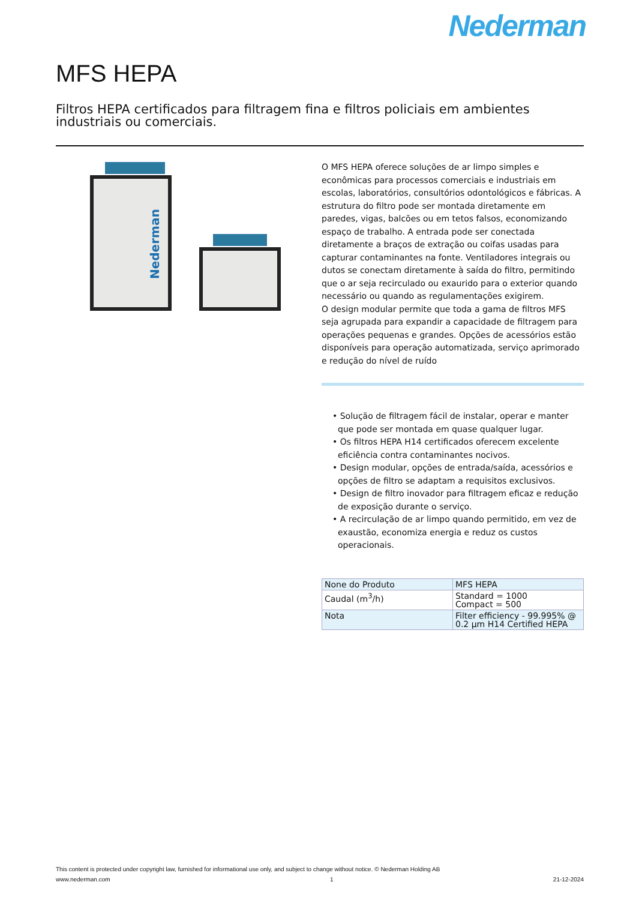Nederman
MFS HEPA
Filtros HEPA certificados para filtragem fina e filtros policiais em ambientes industriais ou comerciais.
Nederman
O MFS HEPA oferece soluções de ar limpo simples e econômicas para processos comerciais e industriais em escolas, laboratórios, consultórios odontológicos e fábricas. A estrutura do filtro pode ser montada diretamente em paredes, vigas, balcões ou em tetos falsos, economizando espaço de trabalho. A entrada pode ser conectada diretamente a braços de extração ou coifas usadas para capturar contaminantes na fonte. Ventiladores integrais ou dutos se conectam diretamente à saída do filtro, permitindo que o ar seja recirculado ou exaurido para o exterior quando necessário ou quando as regulamentações exigirem.
O design modular permite que toda a gama de filtros MFS seja agrupada para expandir a capacidade de filtragem para operações pequenas e grandes. Opções de acessórios estão disponíveis para operação automatizada, serviço aprimorado e redução do nível de ruído
• Solução de filtragem fácil de instalar, operar e manter que pode ser montada em quase qualquer lugar.
• Os filtros HEPA H14 certificados oferecem excelente eficiência contra contaminantes nocivos.
• Design modular, opções de entrada/saída, acessórios e opções de filtro se adaptam a requisitos exclusivos.
• Design de filtro inovador para filtragem eficaz e redução de exposição durante o serviço.
• A recirculação de ar limpo quando permitido, em vez de exaustão, economiza energia e reduz os custos operacionais.
| None do Produto | MFS HEPA |
| Caudal (m<sup>3</sup>/h) | Standard = 1000 Compact = 500 |
| Nota | Filter efficiency - 99.995% @ 0.2 µm H14 Certified HEPA |
This content is protected under copyright law, furnished for informational use only, and subject to change without notice. © Nederman Holding AB
www.nederman.com 1 21-12-2024